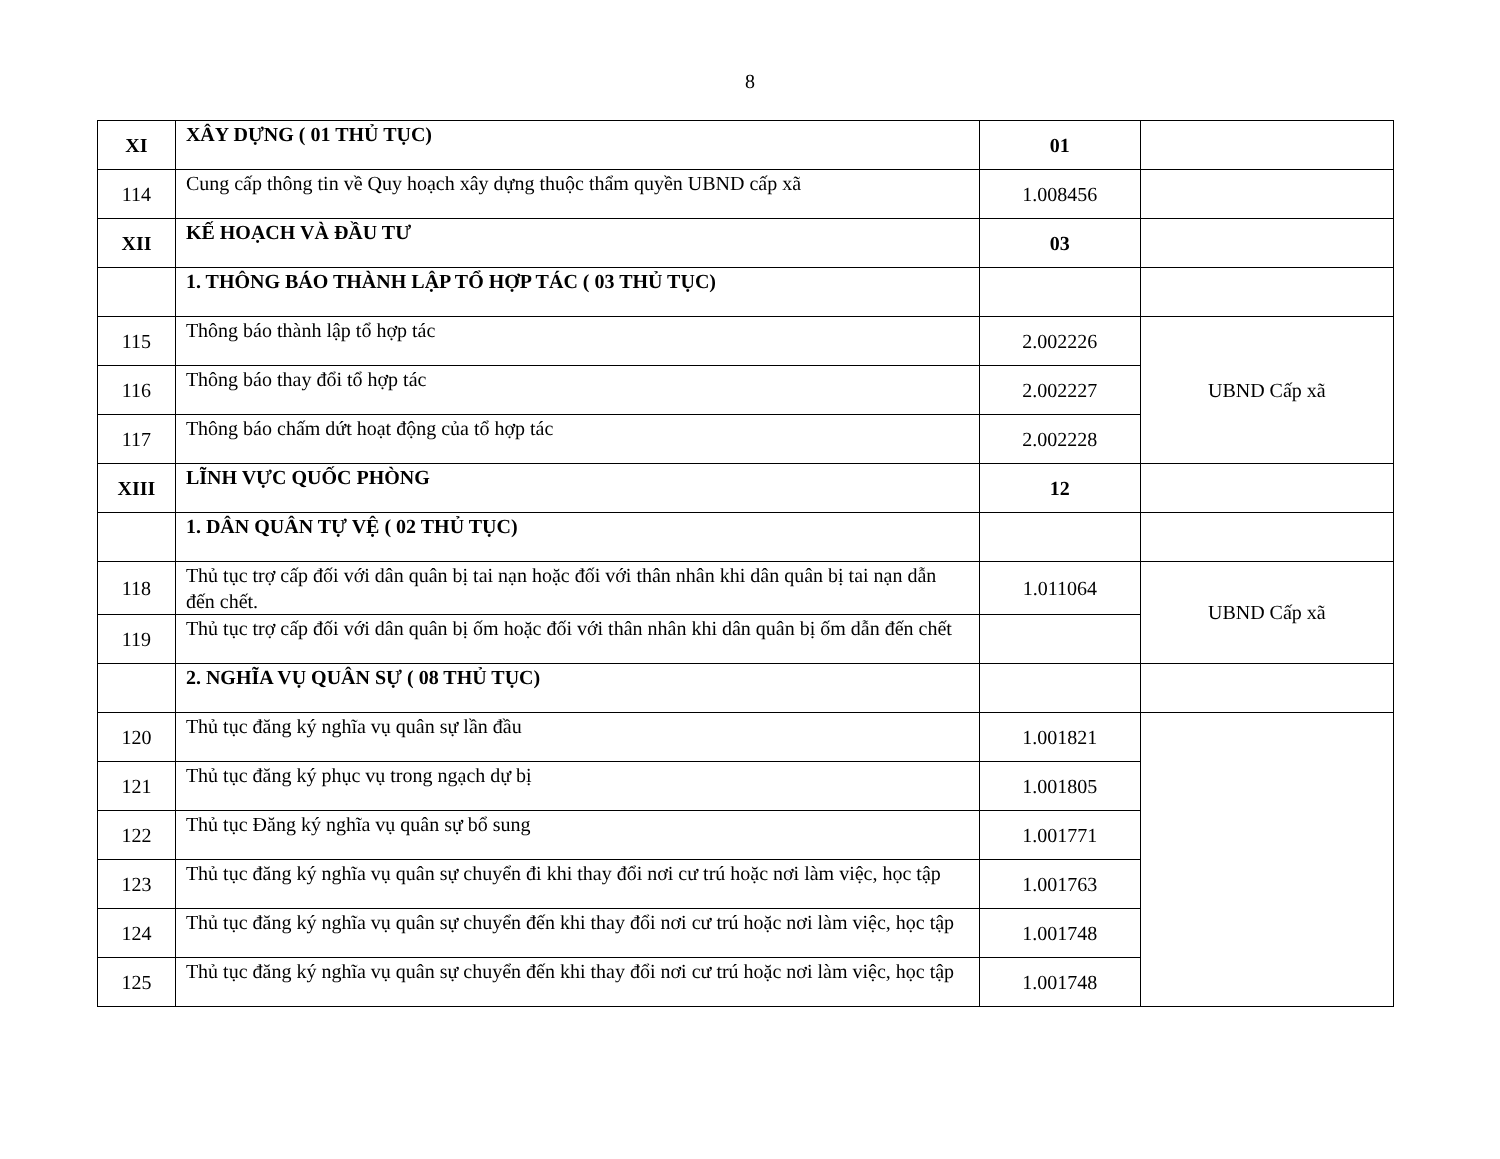8
| XI | XÂY DỰNG ( 01 THỦ TỤC) | 01 | |
| 114 | Cung cấp thông tin về Quy hoạch xây dựng thuộc thẩm quyền UBND cấp xã | 1.008456 | |
| XII | KẾ HOẠCH VÀ ĐẦU TƯ | 03 | |
| | 1. THÔNG BÁO THÀNH LẬP TỔ HỢP TÁC ( 03 THỦ TỤC) | | |
| 115 | Thông báo thành lập tổ hợp tác | 2.002226 | UBND Cấp xã |
| 116 | Thông báo thay đổi tổ hợp tác | 2.002227 | |
| 117 | Thông báo chấm dứt hoạt động của tổ hợp tác | 2.002228 | |
| XIII | LĨNH VỰC QUỐC PHÒNG | 12 | |
| | 1. DÂN QUÂN TỰ VỆ ( 02 THỦ TỤC) | | |
| 118 | Thủ tục trợ cấp đối với dân quân bị tai nạn hoặc đối với thân nhân khi dân quân bị tai nạn dẫn đến chết. | 1.011064 | UBND Cấp xã |
| 119 | Thủ tục trợ cấp đối với dân quân bị ốm hoặc đối với thân nhân khi dân quân bị ốm dẫn đến chết | | |
| | 2. NGHĨA VỤ QUÂN SỰ ( 08 THỦ TỤC) | | |
| 120 | Thủ tục đăng ký nghĩa vụ quân sự lần đầu | 1.001821 | |
| 121 | Thủ tục đăng ký phục vụ trong ngạch dự bị | 1.001805 | |
| 122 | Thủ tục Đăng ký nghĩa vụ quân sự bổ sung | 1.001771 | |
| 123 | Thủ tục đăng ký nghĩa vụ quân sự chuyển đi khi thay đổi nơi cư trú hoặc nơi làm việc, học tập | 1.001763 | |
| 124 | Thủ tục đăng ký nghĩa vụ quân sự chuyển đến khi thay đổi nơi cư trú hoặc nơi làm việc, học tập | 1.001748 | |
| 125 | Thủ tục đăng ký nghĩa vụ quân sự chuyển đến khi thay đổi nơi cư trú hoặc nơi làm việc, học tập | 1.001748 | |